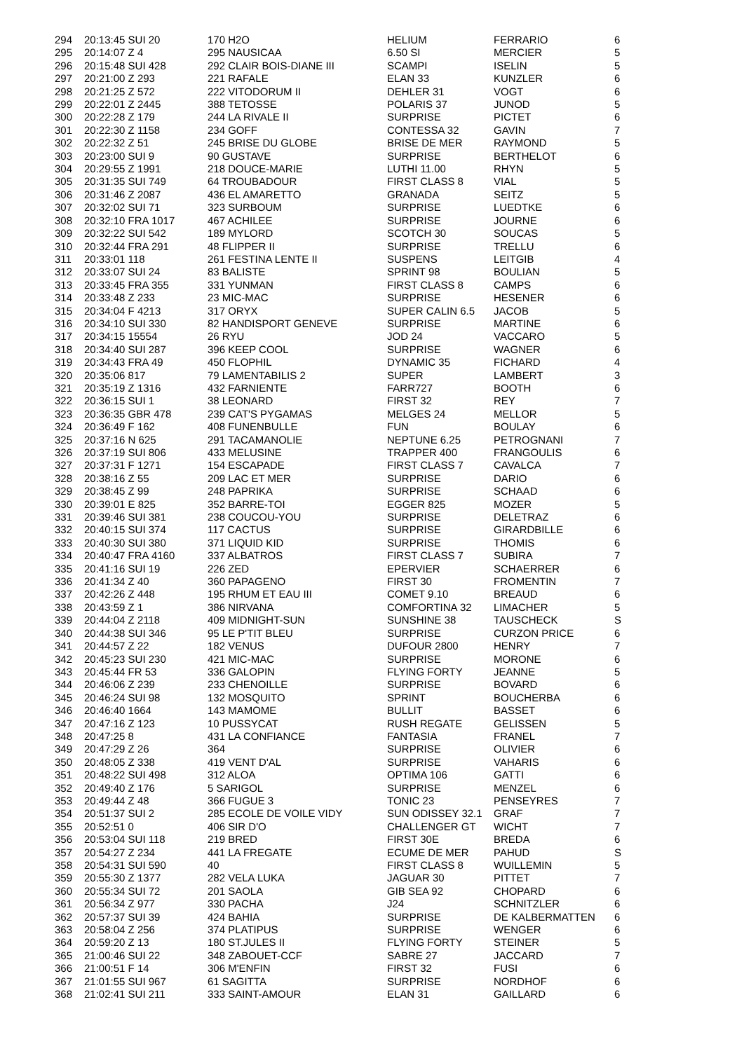| 294 | 20:13:45 SUI 20 | 170 H2O | HELIUM | FERRARIO | 6 |
| 295 | 20:14:07 Z 4 | 295 NAUSICAA | 6.50 SI | MERCIER | 5 |
| 296 | 20:15:48 SUI 428 | 292 CLAIR BOIS-DIANE III | SCAMPI | ISELIN | 5 |
| 297 | 20:21:00 Z 293 | 221 RAFALE | ELAN 33 | KUNZLER | 6 |
| 298 | 20:21:25 Z 572 | 222 VITODORUM II | DEHLER 31 | VOGT | 6 |
| 299 | 20:22:01 Z 2445 | 388 TETOSSE | POLARIS 37 | JUNOD | 5 |
| 300 | 20:22:28 Z 179 | 244 LA RIVALE II | SURPRISE | PICTET | 6 |
| 301 | 20:22:30 Z 1158 | 234 GOFF | CONTESSA 32 | GAVIN | 7 |
| 302 | 20:22:32 Z 51 | 245 BRISE DU GLOBE | BRISE DE MER | RAYMOND | 5 |
| 303 | 20:23:00 SUI 9 | 90 GUSTAVE | SURPRISE | BERTHELOT | 6 |
| 304 | 20:29:55 Z 1991 | 218 DOUCE-MARIE | LUTHI 11.00 | RHYN | 5 |
| 305 | 20:31:35 SUI 749 | 64 TROUBADOUR | FIRST CLASS 8 | VIAL | 5 |
| 306 | 20:31:46 Z 2087 | 436 EL AMARETTO | GRANADA | SEITZ | 5 |
| 307 | 20:32:02 SUI 71 | 323 SURBOUM | SURPRISE | LUEDTKE | 6 |
| 308 | 20:32:10 FRA 1017 | 467 ACHILEE | SURPRISE | JOURNE | 6 |
| 309 | 20:32:22 SUI 542 | 189 MYLORD | SCOTCH 30 | SOUCAS | 5 |
| 310 | 20:32:44 FRA 291 | 48 FLIPPER II | SURPRISE | TRELLU | 6 |
| 311 | 20:33:01 118 | 261 FESTINA LENTE II | SUSPENS | LEITGIB | 4 |
| 312 | 20:33:07 SUI 24 | 83 BALISTE | SPRINT 98 | BOULIAN | 5 |
| 313 | 20:33:45 FRA 355 | 331 YUNMAN | FIRST CLASS 8 | CAMPS | 6 |
| 314 | 20:33:48 Z 233 | 23 MIC-MAC | SURPRISE | HESENER | 6 |
| 315 | 20:34:04 F 4213 | 317 ORYX | SUPER CALIN 6.5 | JACOB | 5 |
| 316 | 20:34:10 SUI 330 | 82 HANDISPORT GENEVE | SURPRISE | MARTINE | 6 |
| 317 | 20:34:15 15554 | 26 RYU | JOD 24 | VACCARO | 5 |
| 318 | 20:34:40 SUI 287 | 396 KEEP COOL | SURPRISE | WAGNER | 6 |
| 319 | 20:34:43 FRA 49 | 450 FLOPHIL | DYNAMIC 35 | FICHARD | 4 |
| 320 | 20:35:06 817 | 79 LAMENTABILIS 2 | SUPER | LAMBERT | 3 |
| 321 | 20:35:19 Z 1316 | 432 FARNIENTE | FARR727 | BOOTH | 6 |
| 322 | 20:36:15 SUI 1 | 38 LEONARD | FIRST 32 | REY | 7 |
| 323 | 20:36:35 GBR 478 | 239 CAT'S PYGAMAS | MELGES 24 | MELLOR | 5 |
| 324 | 20:36:49 F 162 | 408 FUNENBULLE | FUN | BOULAY | 6 |
| 325 | 20:37:16 N 625 | 291 TACAMANOLIE | NEPTUNE 6.25 | PETROGNANI | 7 |
| 326 | 20:37:19 SUI 806 | 433 MELUSINE | TRAPPER 400 | FRANGOULIS | 6 |
| 327 | 20:37:31 F 1271 | 154 ESCAPADE | FIRST CLASS 7 | CAVALCA | 7 |
| 328 | 20:38:16 Z 55 | 209 LAC ET MER | SURPRISE | DARIO | 6 |
| 329 | 20:38:45 Z 99 | 248 PAPRIKA | SURPRISE | SCHAAD | 6 |
| 330 | 20:39:01 E 825 | 352 BARRE-TOI | EGGER 825 | MOZER | 5 |
| 331 | 20:39:46 SUI 381 | 238 COUCOU-YOU | SURPRISE | DELETRAZ | 6 |
| 332 | 20:40:15 SUI 374 | 117 CACTUS | SURPRISE | GIRARDBILLE | 6 |
| 333 | 20:40:30 SUI 380 | 371 LIQUID KID | SURPRISE | THOMIS | 6 |
| 334 | 20:40:47 FRA 4160 | 337 ALBATROS | FIRST CLASS 7 | SUBIRA | 7 |
| 335 | 20:41:16 SUI 19 | 226 ZED | EPERVIER | SCHAERRER | 6 |
| 336 | 20:41:34 Z 40 | 360 PAPAGENO | FIRST 30 | FROMENTIN | 7 |
| 337 | 20:42:26 Z 448 | 195 RHUM ET EAU III | COMET 9.10 | BREAUD | 6 |
| 338 | 20:43:59 Z 1 | 386 NIRVANA | COMFORTINA 32 | LIMACHER | 5 |
| 339 | 20:44:04 Z 2118 | 409 MIDNIGHT-SUN | SUNSHINE 38 | TAUSCHECK | S |
| 340 | 20:44:38 SUI 346 | 95 LE P'TIT BLEU | SURPRISE | CURZON PRICE | 6 |
| 341 | 20:44:57 Z 22 | 182 VENUS | DUFOUR 2800 | HENRY | 7 |
| 342 | 20:45:23 SUI 230 | 421 MIC-MAC | SURPRISE | MORONE | 6 |
| 343 | 20:45:44 FR 53 | 336 GALOPIN | FLYING FORTY | JEANNE | 5 |
| 344 | 20:46:06 Z 239 | 233 CHENOILLE | SURPRISE | BOVARD | 6 |
| 345 | 20:46:24 SUI 98 | 132 MOSQUITO | SPRINT | BOUCHERBA | 6 |
| 346 | 20:46:40 1664 | 143 MAMOME | BULLIT | BASSET | 6 |
| 347 | 20:47:16 Z 123 | 10 PUSSYCAT | RUSH REGATE | GELISSEN | 5 |
| 348 | 20:47:25 8 | 431 LA CONFIANCE | FANTASIA | FRANEL | 7 |
| 349 | 20:47:29 Z 26 | 364 | SURPRISE | OLIVIER | 6 |
| 350 | 20:48:05 Z 338 | 419 VENT D'AL | SURPRISE | VAHARIS | 6 |
| 351 | 20:48:22 SUI 498 | 312 ALOA | OPTIMA 106 | GATTI | 6 |
| 352 | 20:49:40 Z 176 | 5 SARIGOL | SURPRISE | MENZEL | 6 |
| 353 | 20:49:44 Z 48 | 366 FUGUE 3 | TONIC 23 | PENSEYRES | 7 |
| 354 | 20:51:37 SUI 2 | 285 ECOLE DE VOILE VIDY | SUN ODISSEY 32.1 | GRAF | 7 |
| 355 | 20:52:51 0 | 406 SIR D'O | CHALLENGER GT | WICHT | 7 |
| 356 | 20:53:04 SUI 118 | 219 BRED | FIRST 30E | BREDA | 6 |
| 357 | 20:54:27 Z 234 | 441 LA FREGATE | ECUME DE MER | PAHUD | S |
| 358 | 20:54:31 SUI 590 | 40 | FIRST CLASS 8 | WUILLEMIN | 5 |
| 359 | 20:55:30 Z 1377 | 282 VELA LUKA | JAGUAR 30 | PITTET | 7 |
| 360 | 20:55:34 SUI 72 | 201 SAOLA | GIB SEA 92 | CHOPARD | 6 |
| 361 | 20:56:34 Z 977 | 330 PACHA | J24 | SCHNITZLER | 6 |
| 362 | 20:57:37 SUI 39 | 424 BAHIA | SURPRISE | DE KALBERMATTEN | 6 |
| 363 | 20:58:04 Z 256 | 374 PLATIPUS | SURPRISE | WENGER | 6 |
| 364 | 20:59:20 Z 13 | 180 ST.JULES II | FLYING FORTY | STEINER | 5 |
| 365 | 21:00:46 SUI 22 | 348 ZABOUET-CCF | SABRE 27 | JACCARD | 7 |
| 366 | 21:00:51 F 14 | 306 M'ENFIN | FIRST 32 | FUSI | 6 |
| 367 | 21:01:55 SUI 967 | 61 SAGITTA | SURPRISE | NORDHOF | 6 |
| 368 | 21:02:41 SUI 211 | 333 SAINT-AMOUR | ELAN 31 | GAILLARD | 6 |